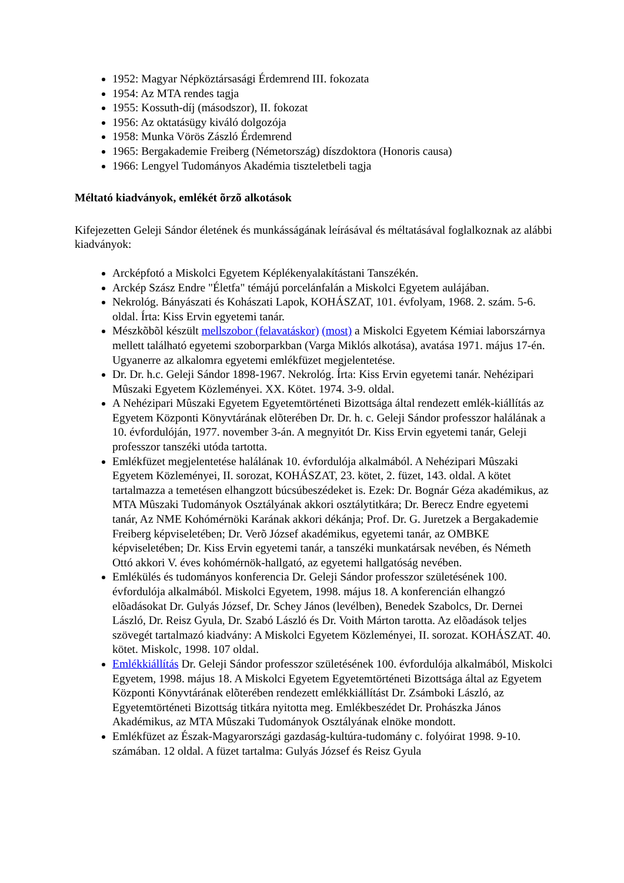1952: Magyar Népköztársasági Érdemrend III. fokozata
1954: Az MTA rendes tagja
1955: Kossuth-díj (másodszor), II. fokozat
1956: Az oktatásügy kiváló dolgozója
1958: Munka Vörös Zászló Érdemrend
1965: Bergakademie Freiberg (Németország) díszdoktora (Honoris causa)
1966: Lengyel Tudományos Akadémia tiszteletbeli tagja
Méltató kiadványok, emlékét õrzõ alkotások
Kifejezetten Geleji Sándor életének és munkásságának leírásával és méltatásával foglalkoznak az alábbi kiadványok:
Arcképfotó a Miskolci Egyetem Képlékenyalakítástani Tanszékén.
Arckép Szász Endre "Életfa" témájú porcelánfalán a Miskolci Egyetem aulájában.
Nekrológ. Bányászati és Kohászati Lapok, KOHÁSZAT, 101. évfolyam, 1968. 2. szám. 5-6. oldal. Írta: Kiss Ervin egyetemi tanár.
Mészkõbõl készült mellszobor (felavatáskor) (most) a Miskolci Egyetem Kémiai laborszárnya mellett található egyetemi szoborparkban (Varga Miklós alkotása), avatása 1971. május 17-én. Ugyanerre az alkalomra egyetemi emlékfüzet megjelentetése.
Dr. Dr. h.c. Geleji Sándor 1898-1967. Nekrológ. Írta: Kiss Ervin egyetemi tanár. Nehézipari Mûszaki Egyetem Közleményei. XX. Kötet. 1974. 3-9. oldal.
A Nehézipari Mûszaki Egyetem Egyetemtörténeti Bizottsága által rendezett emlék-kiállítás az Egyetem Központi Könyvtárának elõterében Dr. Dr. h. c. Geleji Sándor professzor halálának a 10. évfordulóján, 1977. november 3-án. A megnyitót Dr. Kiss Ervin egyetemi tanár, Geleji professzor tanszéki utóda tartotta.
Emlékfüzet megjelentetése halálának 10. évfordulója alkalmából. A Nehézipari Mûszaki Egyetem Közleményei, II. sorozat, KOHÁSZAT, 23. kötet, 2. füzet, 143. oldal. A kötet tartalmazza a temetésen elhangzott búcsúbeszédeket is. Ezek: Dr. Bognár Géza akadémikus, az MTA Mûszaki Tudományok Osztályának akkori osztálytitkára; Dr. Berecz Endre egyetemi tanár, Az NME Kohómérnöki Karának akkori dékánja; Prof. Dr. G. Juretzek a Bergakademie Freiberg képviseletében; Dr. Verõ József akadémikus, egyetemi tanár, az OMBKE képviseletében; Dr. Kiss Ervin egyetemi tanár, a tanszéki munkatársak nevében, és Németh Ottó akkori V. éves kohómérnök-hallgató, az egyetemi hallgatóság nevében.
Emlékülés és tudományos konferencia Dr. Geleji Sándor professzor születésének 100. évfordulója alkalmából. Miskolci Egyetem, 1998. május 18. A konferencián elhangzó elõadásokat Dr. Gulyás József, Dr. Schey János (levélben), Benedek Szabolcs, Dr. Dernei László, Dr. Reisz Gyula, Dr. Szabó László és Dr. Voith Márton tarotta. Az elõadások teljes szövegét tartalmazó kiadvány: A Miskolci Egyetem Közleményei, II. sorozat. KOHÁSZAT. 40. kötet. Miskolc, 1998. 107 oldal.
Emlékkiállítás Dr. Geleji Sándor professzor születésének 100. évfordulója alkalmából, Miskolci Egyetem, 1998. május 18. A Miskolci Egyetem Egyetemtörténeti Bizottsága által az Egyetem Központi Könyvtárának elõterében rendezett emlékkiállítást Dr. Zsámboki László, az Egyetemtörténeti Bizottság titkára nyitotta meg. Emlékbeszédet Dr. Prohászka János Akadémikus, az MTA Mûszaki Tudományok Osztályának elnöke mondott.
Emlékfüzet az Észak-Magyarországi gazdaság-kultúra-tudomány c. folyóirat 1998. 9-10. számában. 12 oldal. A füzet tartalma: Gulyás József és Reisz Gyula